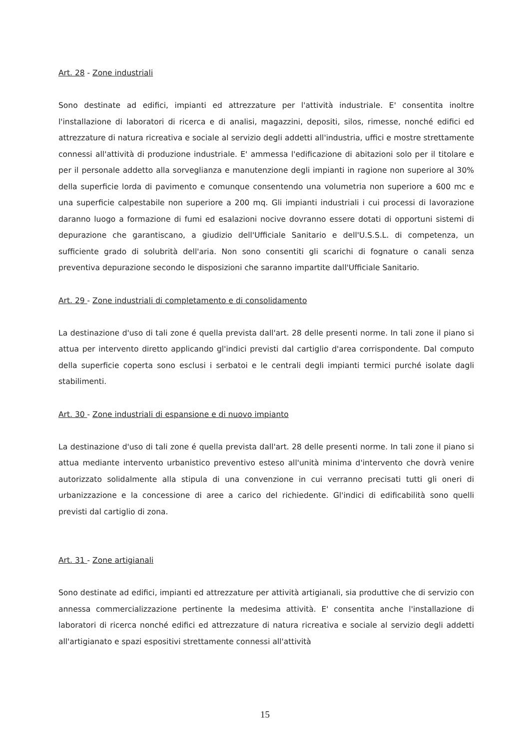Art. 28 - Zone industriali
Sono destinate ad edifici, impianti ed attrezzature per l'attività industriale. E' consentita inoltre l'installazione di laboratori di ricerca e di analisi, magazzini, depositi, silos, rimesse, nonché edifici ed attrezzature di natura ricreativa e sociale al servizio degli addetti all'industria, uffici e mostre strettamente connessi all'attività di produzione industriale. E' ammessa l'edificazione di abitazioni solo per il titolare e per il personale addetto alla sorveglianza e manutenzione degli impianti in ragione non superiore al 30% della superficie lorda di pavimento e comunque consentendo una volumetria non superiore a 600 mc e una superficie calpestabile non superiore a 200 mq. Gli impianti industriali i cui processi di lavorazione daranno luogo a formazione di fumi ed esalazioni nocive dovranno essere dotati di opportuni sistemi di depurazione che garantiscano, a giudizio dell'Ufficiale Sanitario e dell'U.S.S.L. di competenza, un sufficiente grado di solubrità dell'aria. Non sono consentiti gli scarichi di fognature o canali senza preventiva depurazione secondo le disposizioni che saranno impartite dall'Ufficiale Sanitario.
Art. 29 - Zone industriali di completamento e di consolidamento
La destinazione d'uso di tali zone é quella prevista dall'art. 28 delle presenti norme. In tali zone il piano si attua per intervento diretto applicando gl'indici previsti dal cartiglio d'area corrispondente. Dal computo della superficie coperta sono esclusi i serbatoi e le centrali degli impianti termici purché isolate dagli stabilimenti.
Art. 30 - Zone industriali di espansione e di nuovo impianto
La destinazione d'uso di tali zone é quella prevista dall'art. 28 delle presenti norme. In tali zone il piano si attua mediante intervento urbanistico preventivo esteso all'unità minima d'intervento che dovrà venire autorizzato solidalmente alla stipula di una convenzione in cui verranno precisati tutti gli oneri di urbanizzazione e la concessione di aree a carico del richiedente. Gl'indici di edificabilità sono quelli previsti dal cartiglio di zona.
Art. 31 - Zone artigianali
Sono destinate ad edifici, impianti ed attrezzature per attività artigianali, sia produttive che di servizio con annessa commercializzazione pertinente la medesima attività. E' consentita anche l'installazione di laboratori di ricerca nonché edifici ed attrezzature di natura ricreativa e sociale al servizio degli addetti all'artigianato e spazi espositivi strettamente connessi all'attività
15